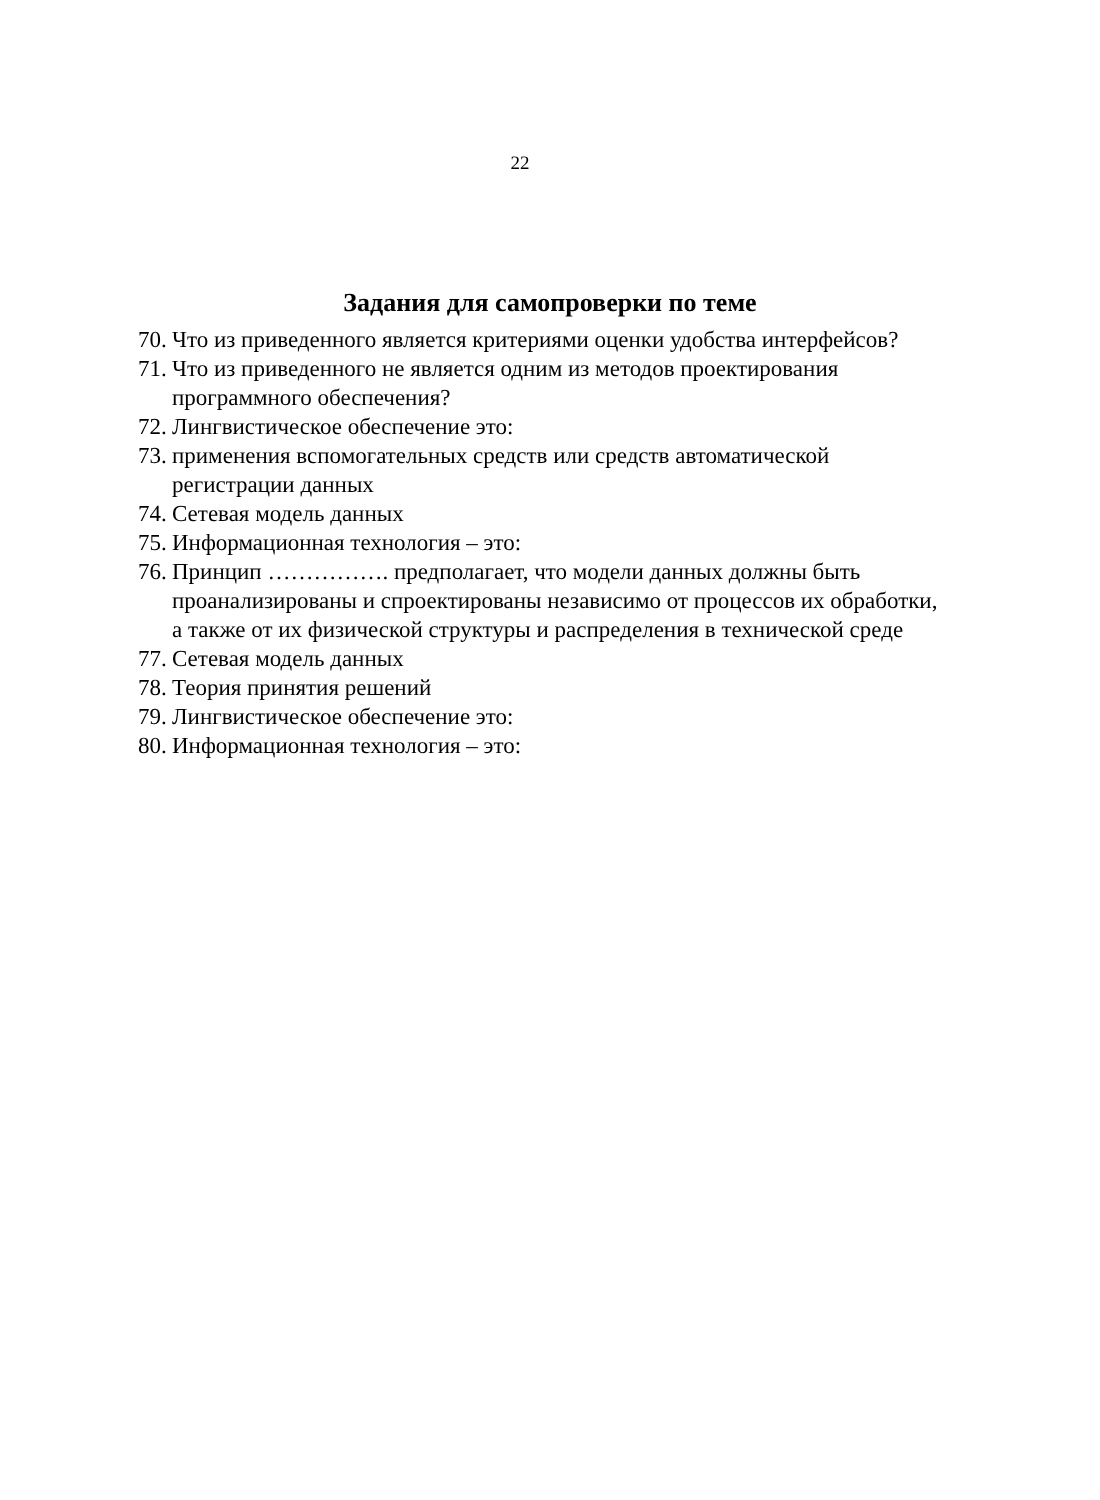22
Задания для самопроверки по теме
70. Что из приведенного является критериями оценки удобства интерфейсов?
71. Что из приведенного не является одним из методов проектирования программного обеспечения?
72. Лингвистическое обеспечение это:
73. применения вспомогательных средств или средств автоматической регистрации данных
74. Сетевая модель данных
75. Информационная технология – это:
76. Принцип ……………. предполагает, что модели данных должны быть проанализированы и спроектированы независимо от процессов их обработки, а также от их физической структуры и распределения в технической среде
77. Сетевая модель данных
78. Теория принятия решений
79. Лингвистическое обеспечение это:
80. Информационная технология – это: